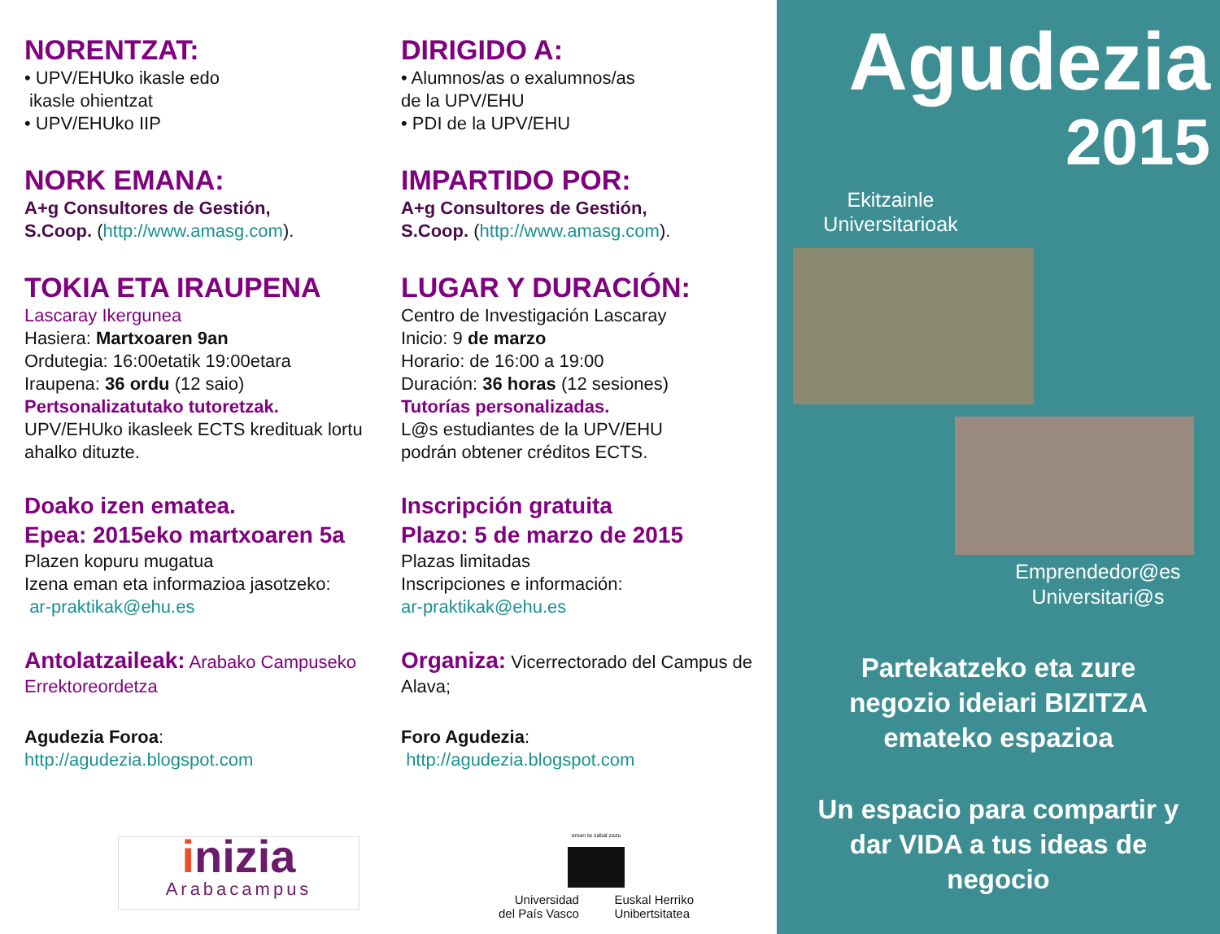NORENTZAT:
• UPV/EHUko ikasle edo
ikasle ohientzat
• UPV/EHUko IIP
NORK EMANA:
A+g Consultores de Gestión,
S.Coop. (http://www.amasg.com).
TOKIA ETA IRAUPENA
Lascaray Ikergunea
Hasiera: Martxoaren 9an
Ordutegia: 16:00etatik 19:00etara
Iraupena: 36 ordu (12 saio)
Pertsonalizatutako tutoretzak.
UPV/EHUko ikasleek ECTS kredituak lortu ahalko dituzte.
Doako izen ematea.
Epea: 2015eko martxoaren 5a
Plazen kopuru mugatua
Izena eman eta informazioa jasotzeko:
ar-praktikak@ehu.es
Antolatzaileak:
Arabako Campuseko Errektoreordetza
Agudezia Foroa:
http://agudezia.blogspot.com
inizia
Arabacampus
DIRIGIDO A:
• Alumnos/as o exalumnos/as
de la UPV/EHU
• PDI de la UPV/EHU
IMPARTIDO POR:
A+g Consultores de Gestión,
S.Coop. (http://www.amasg.com).
LUGAR Y DURACIÓN:
Centro de Investigación Lascaray
Inicio: 9 de marzo
Horario: de 16:00 a 19:00
Duración: 36 horas (12 sesiones)
Tutorías personalizadas.
L@s estudiantes de la UPV/EHU
podrán obtener créditos ECTS.
Inscripción gratuita
Plazo: 5 de marzo de 2015
Plazas limitadas
Inscripciones e información:
ar-praktikak@ehu.es
Organiza:
Vicerrectorado del Campus de Alava;
Foro Agudezia:
http://agudezia.blogspot.com
eman ta zabal zazu
Universidad
del País Vasco Euskal Herriko
Unibertsitatea
Agudezia
2015
Ekitzainle
Universitarioak
Emprendedor@es
Universitari@s
Partekatzeko eta zure
negozio ideiari BIZITZA
emateko espazioa
Un espacio para compartir y
dar VIDA a tus ideas de
negocio